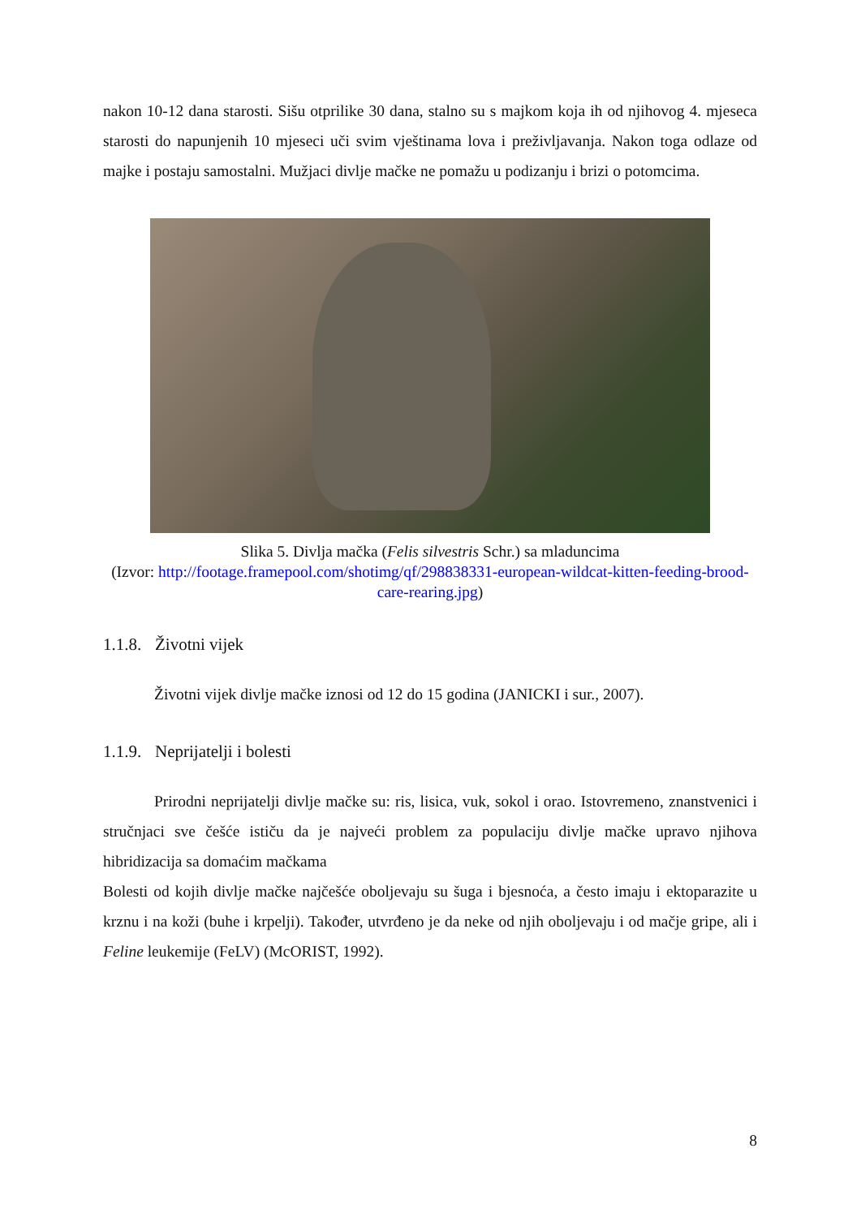nakon 10-12 dana starosti. Sišu otprilike 30 dana, stalno su s majkom koja ih od njihovog 4. mjeseca starosti do napunjenih 10 mjeseci uči svim vještinama lova i preživljavanja. Nakon toga odlaze od majke i postaju samostalni. Mužjaci divlje mačke ne pomažu u podizanju i brizi o potomcima.
Slika 5. Divlja mačka (Felis silvestris Schr.) sa mladuncima
(Izvor: http://footage.framepool.com/shotimg/qf/298838331-european-wildcat-kitten-feeding-brood-care-rearing.jpg)
1.1.8. Životni vijek
Životni vijek divlje mačke iznosi od 12 do 15 godina (JANICKI i sur., 2007).
1.1.9. Neprijatelji i bolesti
Prirodni neprijatelji divlje mačke su: ris, lisica, vuk, sokol i orao. Istovremeno, znanstvenici i stručnjaci sve češće ističu da je najveći problem za populaciju divlje mačke upravo njihova hibridizacija sa domaćim mačkama
Bolesti od kojih divlje mačke najčešće oboljevaju su šuga i bjesnoća, a često imaju i ektoparazite u krznu i na koži (buhe i krpelji). Također, utvrđeno je da neke od njih oboljevaju i od mačje gripe, ali i Feline leukemije (FeLV) (McORIST, 1992).
8